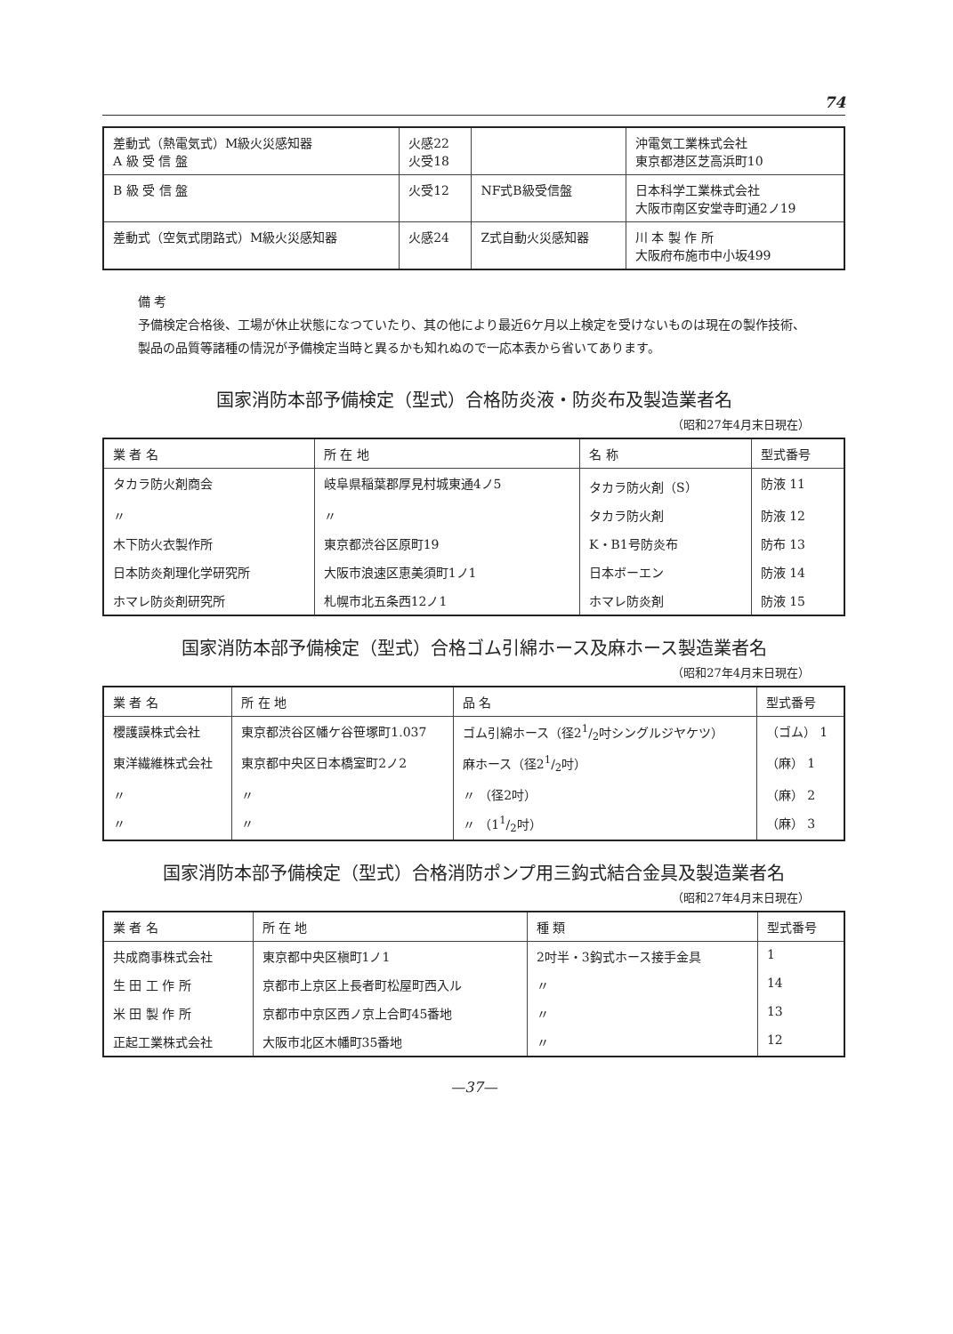74
| 差動式（熱電気式）M級火災感知器 A 級 受 信 盤 | 火感22 火受18 | | 沖電気工業株式会社 東京都港区芝高浜町10 |
| B 級 受 信 盤 | 火受12 | NF式B級受信盤 | 日本科学工業株式会社 大阪市南区安堂寺町通2ノ19 |
| 差動式（空気式閉路式）M級火災感知器 | 火感24 | Z式自動火災感知器 | 川 本 製 作 所 大阪府布施市中小坂499 |
備 考
予備検定合格後、工場が休止状態になつていたり、其の他により最近6ケ月以上検定を受けないものは現在の製作技術、製品の品質等諸種の情況が予備検定当時と異るかも知れぬので一応本表から省いてあります。
国家消防本部予備検定（型式）合格防炎液・防炎布及製造業者名
（昭和27年4月末日現在）
| 業 者 名 | 所 在 地 | 名 称 | 型式番号 |
| --- | --- | --- | --- |
| タカラ防火剤商会 | 岐阜県稲葉郡厚見村城東通4ノ5 | タカラ防火剤（S） | 防液 11 |
| 〃 | 〃 | タカラ防火剤 | 防液 12 |
| 木下防火衣製作所 | 東京都渋谷区原町19 | K・B1号防炎布 | 防布 13 |
| 日本防炎剤理化学研究所 | 大阪市浪速区恵美須町1ノ1 | 日本ボーエン | 防液 14 |
| ホマレ防炎剤研究所 | 札幌市北五条西12ノ1 | ホマレ防炎剤 | 防液 15 |
国家消防本部予備検定（型式）合格ゴム引綿ホース及麻ホース製造業者名
（昭和27年4月末日現在）
| 業 者 名 | 所 在 地 | 品 名 | 型式番号 |
| --- | --- | --- | --- |
| 櫻護謨株式会社 | 東京都渋谷区幡ケ谷笹塚町1.037 | ゴム引綿ホース（径21/2吋シングルジヤケツ） | （ゴム） 1 |
| 東洋繊維株式会社 | 東京都中央区日本橋室町2ノ2 | 麻ホース（径21/2吋） | （麻） 1 |
| 〃 | 〃 | 〃 （径2吋） | （麻） 2 |
| 〃 | 〃 | 〃 （11/2吋） | （麻） 3 |
国家消防本部予備検定（型式）合格消防ポンプ用三鈎式結合金具及製造業者名
（昭和27年4月末日現在）
| 業 者 名 | 所 在 地 | 種 類 | 型式番号 |
| --- | --- | --- | --- |
| 共成商事株式会社 | 東京都中央区槇町1ノ1 | 2吋半・3鈎式ホース接手金具 | 1 |
| 生 田 工 作 所 | 京都市上京区上長者町松屋町西入ル | 〃 | 14 |
| 米 田 製 作 所 | 京都市中京区西ノ京上合町45番地 | 〃 | 13 |
| 正起工業株式会社 | 大阪市北区木幡町35番地 | 〃 | 12 |
—37—